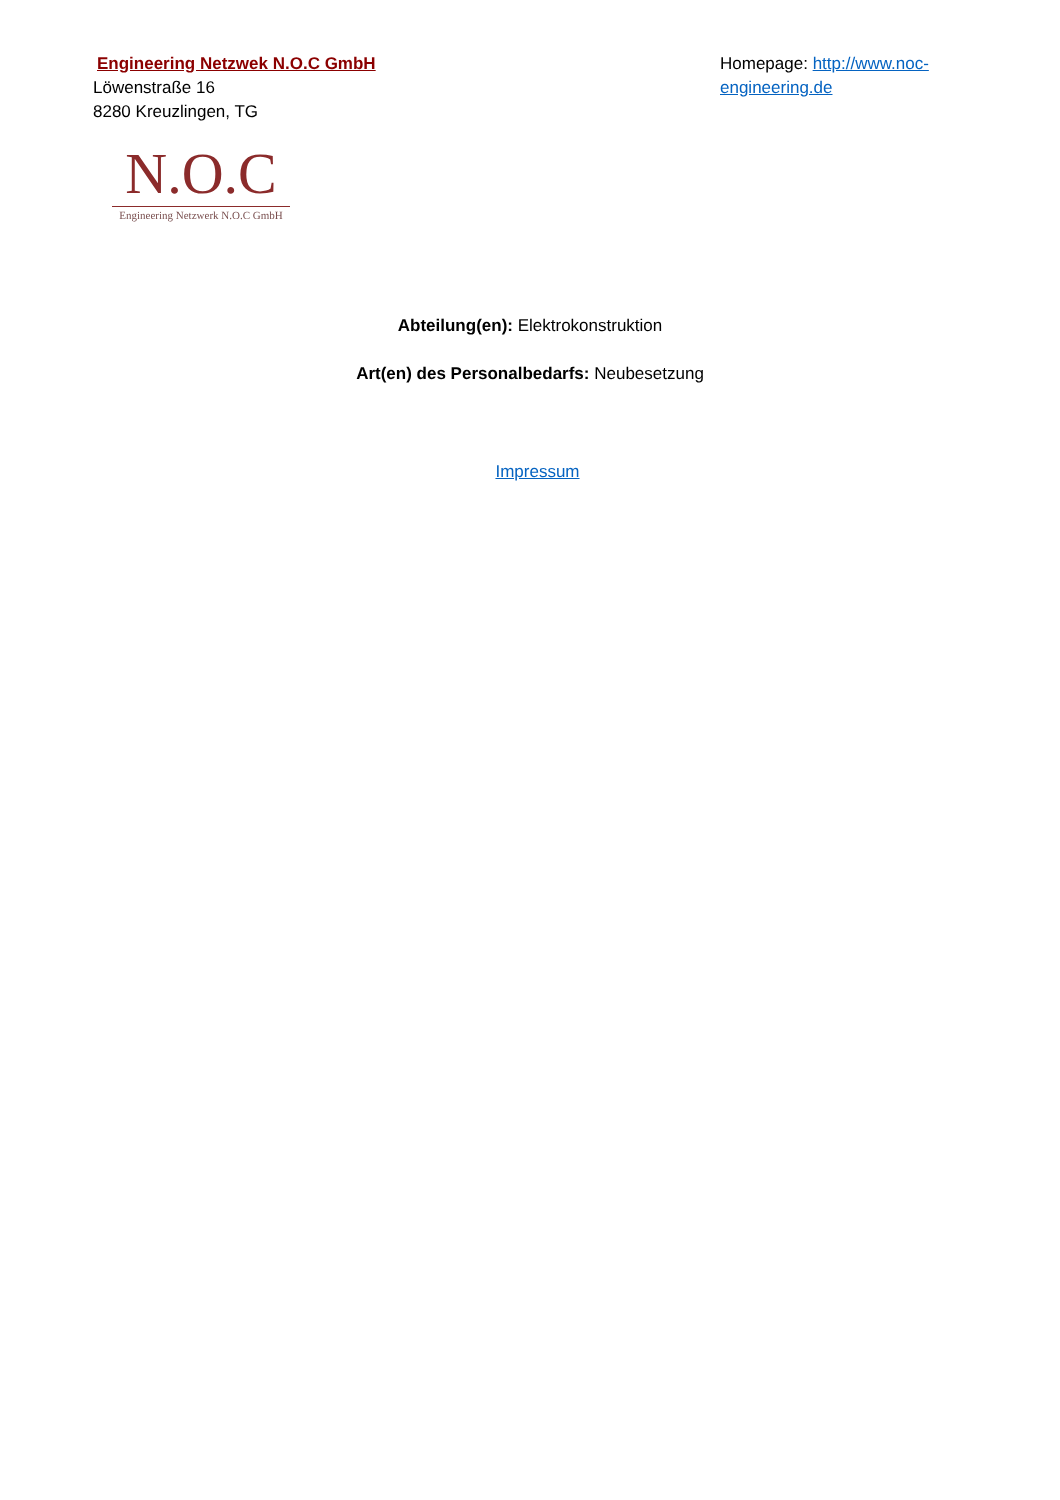Engineering Netzwek N.O.C GmbH
Löwenstraße 16
8280 Kreuzlingen, TG
Homepage: http://www.noc-engineering.de
N.O.C
Engineering Netzwerk N.O.C GmbH
Abteilung(en): Elektrokonstruktion
Art(en) des Personalbedarfs: Neubesetzung
Impressum